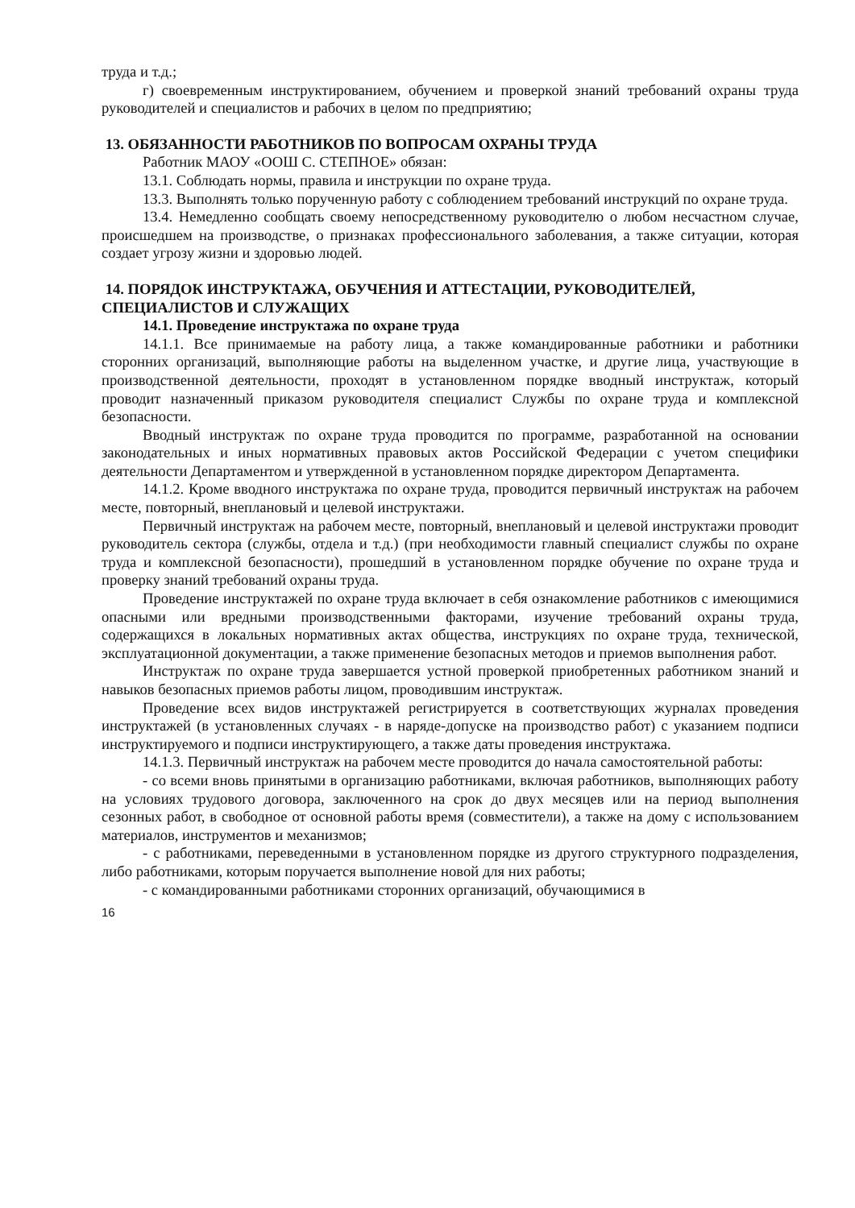труда и т.д.;
г) своевременным инструктированием, обучением и проверкой знаний требований охраны труда руководителей и специалистов и рабочих в целом по предприятию;
13. ОБЯЗАННОСТИ РАБОТНИКОВ ПО ВОПРОСАМ ОХРАНЫ ТРУДА
Работник МАОУ «ООШ С. СТЕПНОЕ» обязан:
13.1. Соблюдать нормы, правила и инструкции по охране труда.
13.3. Выполнять только порученную работу с соблюдением требований инструкций по охране труда.
13.4. Немедленно сообщать своему непосредственному руководителю о любом несчастном случае, происшедшем на производстве, о признаках профессионального заболевания, а также ситуации, которая создает угрозу жизни и здоровью людей.
14. ПОРЯДОК ИНСТРУКТАЖА, ОБУЧЕНИЯ И АТТЕСТАЦИИ, РУКОВОДИТЕЛЕЙ, СПЕЦИАЛИСТОВ И СЛУЖАЩИХ
14.1. Проведение инструктажа по охране труда
14.1.1. Все принимаемые на работу лица, а также командированные работники и работники сторонних организаций, выполняющие работы на выделенном участке, и другие лица, участвующие в производственной деятельности, проходят в установленном порядке вводный инструктаж, который проводит назначенный приказом руководителя специалист Службы по охране труда и комплексной безопасности.
Вводный инструктаж по охране труда проводится по программе, разработанной на основании законодательных и иных нормативных правовых актов Российской Федерации с учетом специфики деятельности Департаментом и утвержденной в установленном порядке директором Департамента.
14.1.2. Кроме вводного инструктажа по охране труда, проводится первичный инструктаж на рабочем месте, повторный, внеплановый и целевой инструктажи.
Первичный инструктаж на рабочем месте, повторный, внеплановый и целевой инструктажи проводит руководитель сектора (службы, отдела и т.д.) (при необходимости главный специалист службы по охране труда и комплексной безопасности), прошедший в установленном порядке обучение по охране труда и проверку знаний требований охраны труда.
Проведение инструктажей по охране труда включает в себя ознакомление работников с имеющимися опасными или вредными производственными факторами, изучение требований охраны труда, содержащихся в локальных нормативных актах общества, инструкциях по охране труда, технической, эксплуатационной документации, а также применение безопасных методов и приемов выполнения работ.
Инструктаж по охране труда завершается устной проверкой приобретенных работником знаний и навыков безопасных приемов работы лицом, проводившим инструктаж.
Проведение всех видов инструктажей регистрируется в соответствующих журналах проведения инструктажей (в установленных случаях - в наряде-допуске на производство работ) с указанием подписи инструктируемого и подписи инструктирующего, а также даты проведения инструктажа.
14.1.3. Первичный инструктаж на рабочем месте проводится до начала самостоятельной работы:
- со всеми вновь принятыми в организацию работниками, включая работников, выполняющих работу на условиях трудового договора, заключенного на срок до двух месяцев или на период выполнения сезонных работ, в свободное от основной работы время (совместители), а также на дому с использованием материалов, инструментов и механизмов;
- с работниками, переведенными в установленном порядке из другого структурного подразделения, либо работниками, которым поручается выполнение новой для них работы;
- с командированными работниками сторонних организаций, обучающимися в
16